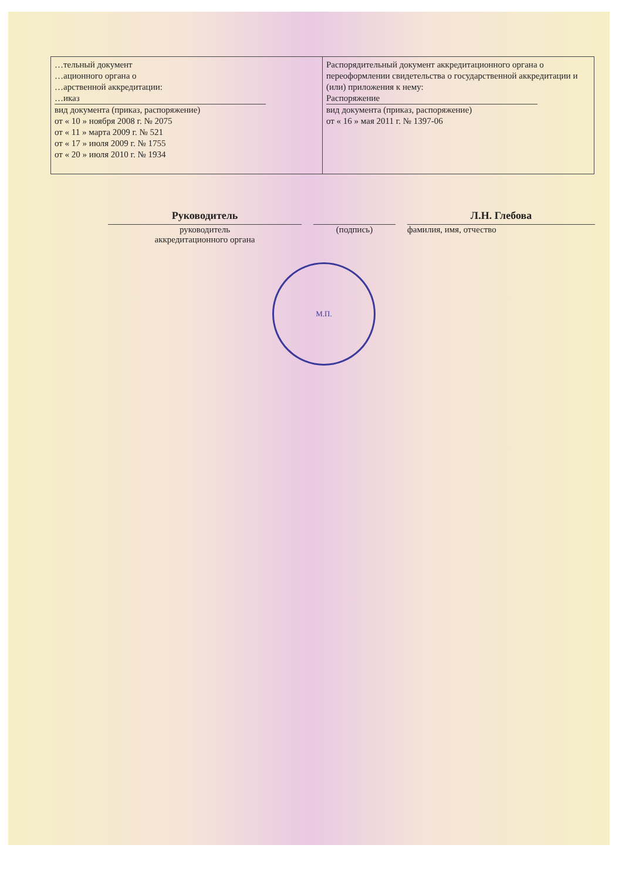| …тельный документ …ационного органа о …арственной аккредитации: …иказ вид документа (приказ, распоряжение) от « 10 » ноября 2008 г. № 2075 от « 11 » марта 2009 г. № 521 от « 17 » июля 2009 г. № 1755 от « 20 » июля 2010 г. № 1934 | Распорядительный документ аккредитационного органа о переоформлении свидетельства о государственной аккредитации и (или) приложения к нему: Распоряжение вид документа (приказ, распоряжение) от « 16 » мая 2011 г. № 1397-06 |
Руководитель
руководитель
аккредитационного органа
(подпись)
Л.Н. Глебова
фамилия, имя, отчество
М.П.